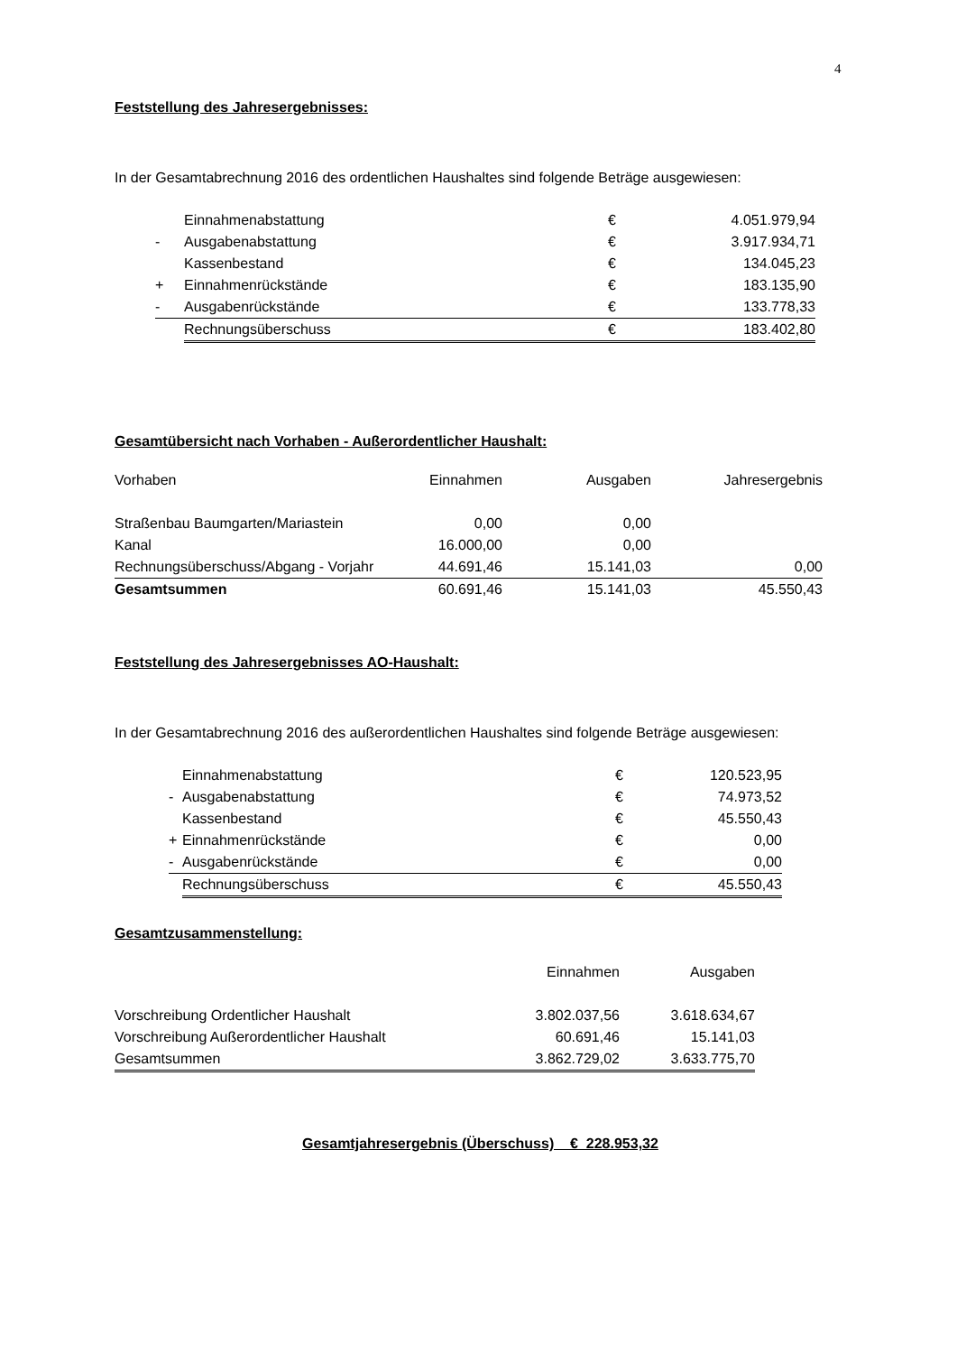4
Feststellung des Jahresergebnisses:
In der Gesamtabrechnung 2016 des ordentlichen Haushaltes sind folgende Beträge ausgewiesen:
| | Einnahmenabstattung | € | 4.051.979,94 |
| - | Ausgabenabstattung | € | 3.917.934,71 |
| | Kassenbestand | € | 134.045,23 |
| + | Einnahmenrückstände | € | 183.135,90 |
| - | Ausgabenrückstände | € | 133.778,33 |
| | Rechnungsüberschuss | € | 183.402,80 |
Gesamtübersicht nach Vorhaben - Außerordentlicher Haushalt:
| Vorhaben | Einnahmen | Ausgaben | Jahresergebnis |
| Straßenbau Baumgarten/Mariastein | 0,00 | 0,00 | |
| Kanal | 16.000,00 | 0,00 | |
| Rechnungsüberschuss/Abgang - Vorjahr | 44.691,46 | 15.141,03 | 0,00 |
| Gesamtsummen | 60.691,46 | 15.141,03 | 45.550,43 |
Feststellung des Jahresergebnisses AO-Haushalt:
In der Gesamtabrechnung 2016 des außerordentlichen Haushaltes sind folgende Beträge ausgewiesen:
| | Einnahmenabstattung | € | 120.523,95 |
| - | Ausgabenabstattung | € | 74.973,52 |
| | Kassenbestand | € | 45.550,43 |
| + | Einnahmenrückstände | € | 0,00 |
| - | Ausgabenrückstände | € | 0,00 |
| | Rechnungsüberschuss | € | 45.550,43 |
Gesamtzusammenstellung:
| | Einnahmen | Ausgaben |
| Vorschreibung Ordentlicher Haushalt | 3.802.037,56 | 3.618.634,67 |
| Vorschreibung Außerordentlicher Haushalt | 60.691,46 | 15.141,03 |
| Gesamtsummen | 3.862.729,02 | 3.633.775,70 |
Gesamtjahresergebnis (Überschuss) € 228.953,32